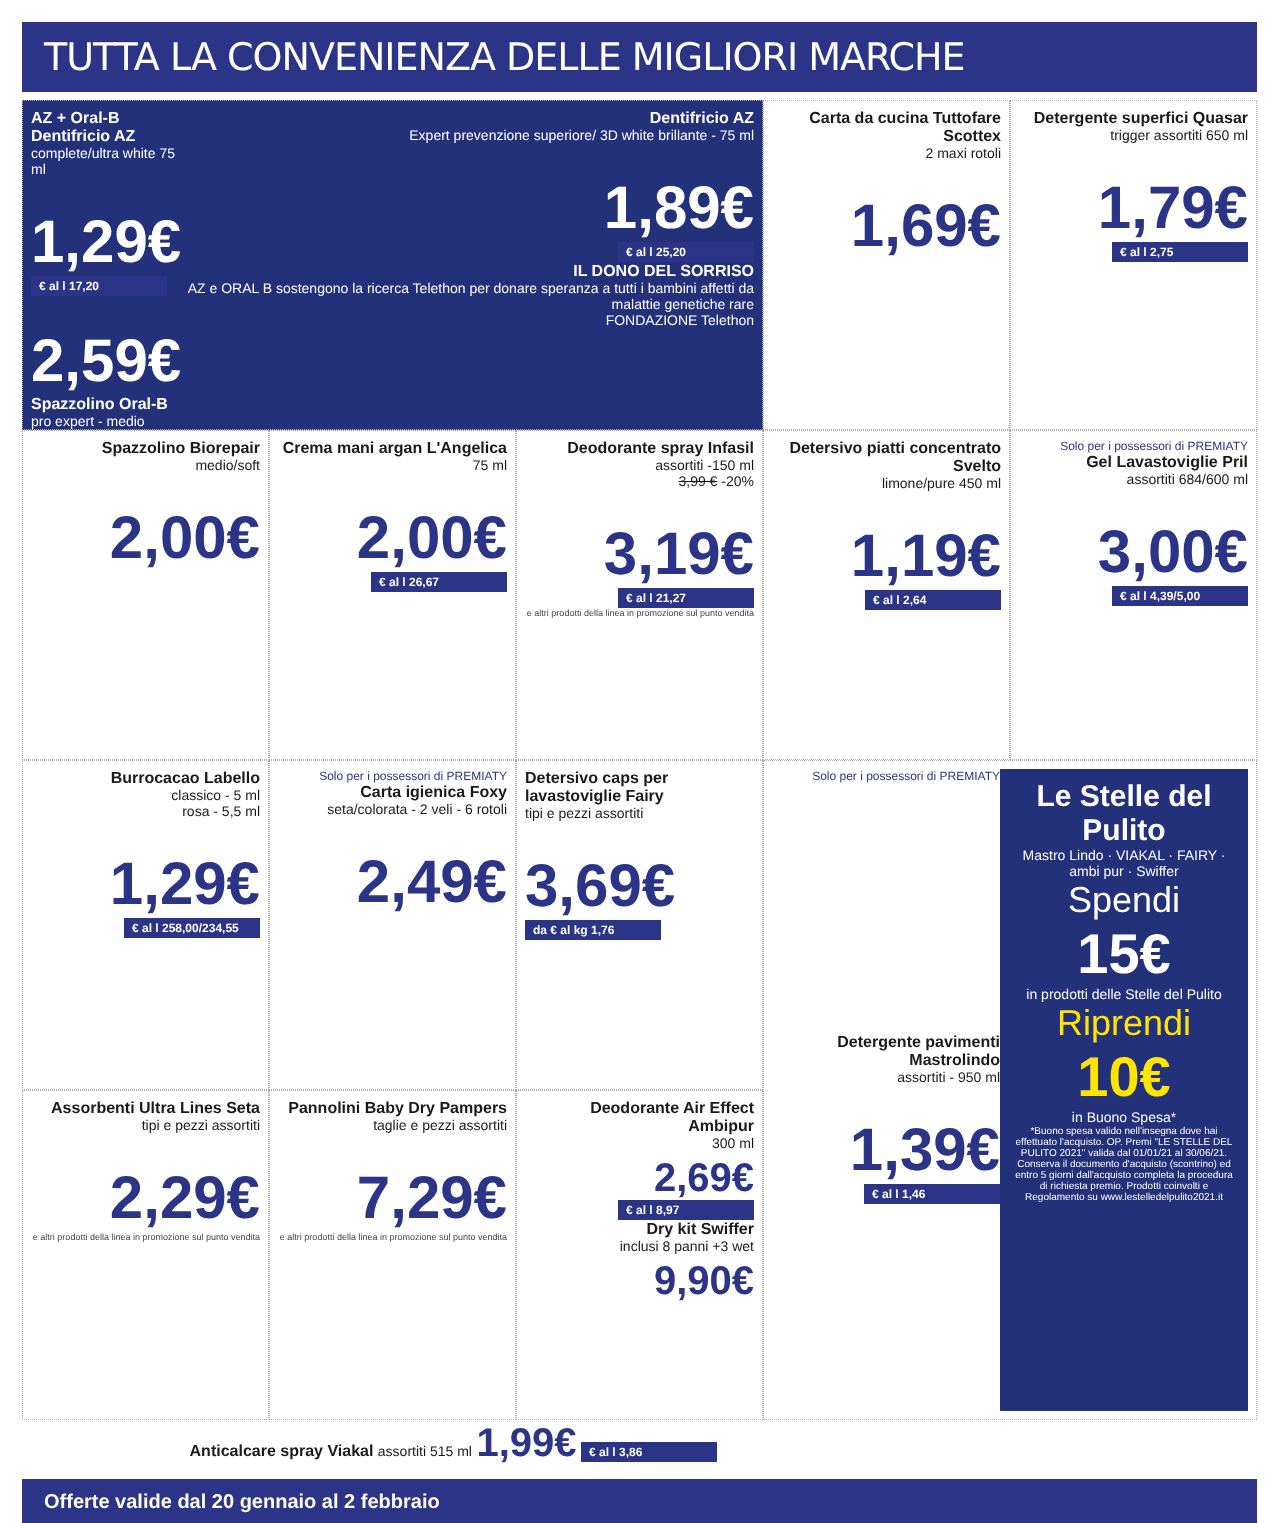TUTTA LA CONVENIENZA DELLE MIGLIORI MARCHE
AZ + Oral-B
Dentifricio AZ
complete/ultra white 75 ml
1,29€
€ al l 17,20
2,59€
Spazzolino Oral-B
pro expert - medio
Dentifricio AZ
Expert prevenzione superiore/ 3D white brillante - 75 ml
1,89€
€ al l 25,20
IL DONO DEL SORRISO
AZ e ORAL B sostengono la ricerca Telethon per donare speranza a tutti i bambini affetti da malattie genetiche rare
FONDAZIONE Telethon
Carta da cucina Tuttofare Scottex
2 maxi rotoli
1,69€
Detergente superfici Quasar
trigger assortiti 650 ml
1,79€
€ al l 2,75
Spazzolino Biorepair
medio/soft
2,00€
Crema mani argan L'Angelica
75 ml
2,00€
€ al l 26,67
Deodorante spray Infasil
assortiti -150 ml
3,99 € -20%
3,19€
€ al l 21,27
e altri prodotti della linea in promozione sul punto vendita
Detersivo piatti concentrato Svelto
limone/pure 450 ml
1,19€
€ al l 2,64
Solo per i possessori di PREMIATY
Gel Lavastoviglie Pril
assortiti 684/600 ml
3,00€
€ al l 4,39/5,00
Burrocacao Labello
classico - 5 ml
rosa - 5,5 ml
1,29€
€ al l 258,00/234,55
Solo per i possessori di PREMIATY
Carta igienica Foxy
seta/colorata - 2 veli - 6 rotoli
2,49€
Detersivo caps per lavastoviglie Fairy
tipi e pezzi assortiti
3,69€
da € al kg 1,76
Solo per i possessori di PREMIATY
Detergente pavimenti Mastrolindo
assortiti - 950 ml
1,39€
€ al l 1,46
Le Stelle del Pulito
Mastro Lindo · VIAKAL · FAIRY · ambi pur · Swiffer
Spendi
15€
in prodotti delle Stelle del Pulito
Riprendi
10€
in Buono Spesa*
*Buono spesa valido nell'insegna dove hai effettuato l'acquisto. OP. Premi "LE STELLE DEL PULITO 2021" valida dal 01/01/21 al 30/06/21. Conserva il documento d'acquisto (scontrino) ed entro 5 giorni dall'acquisto completa la procedura di richiesta premio. Prodotti coinvolti e Regolamento su www.lestelledelpulito2021.it
Assorbenti Ultra Lines Seta
tipi e pezzi assortiti
2,29€
e altri prodotti della linea in promozione sul punto vendita
Pannolini Baby Dry Pampers
taglie e pezzi assortiti
7,29€
e altri prodotti della linea in promozione sul punto vendita
Deodorante Air Effect Ambipur
300 ml
2,69€
€ al l 8,97
Dry kit Swiffer
inclusi 8 panni +3 wet
9,90€
Anticalcare spray Viakal assortiti 515 ml 1,99€ € al l 3,86
Offerte valide dal 20 gennaio al 2 febbraio